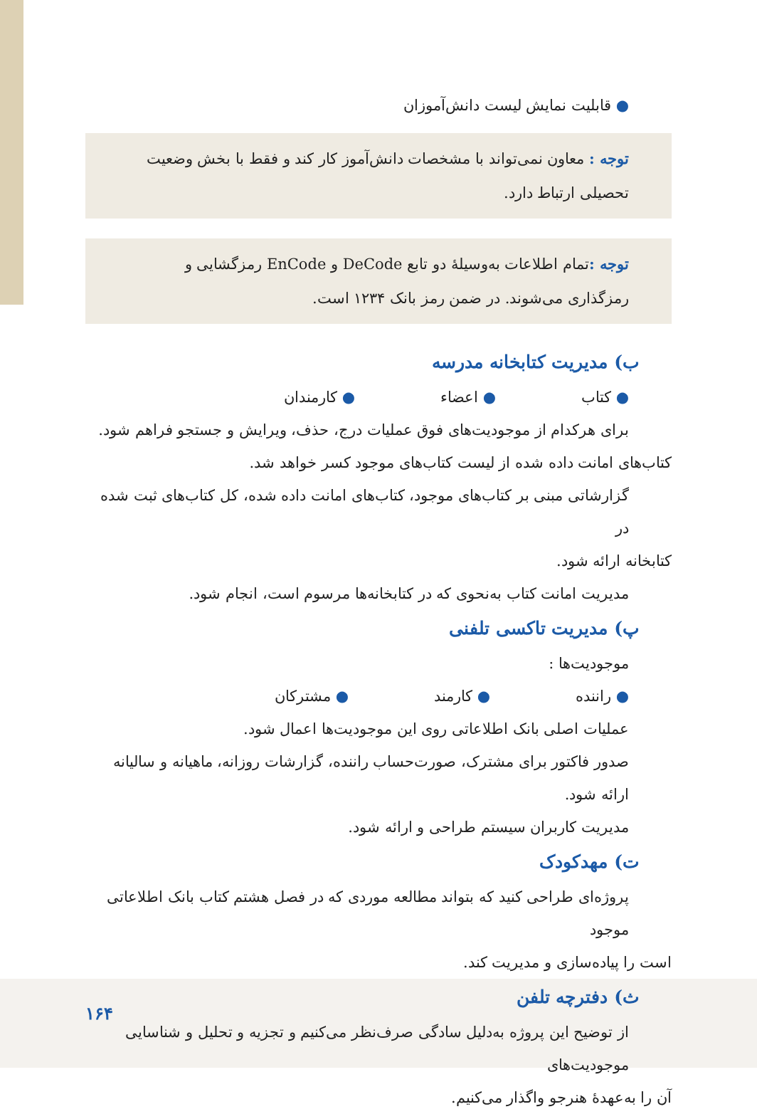● قابلیت نمایش لیست دانش‌آموزان
توجه : معاون نمی‌تواند با مشخصات دانش‌آموز کار کند و فقط با بخش وضعیت تحصیلی ارتباط دارد.
توجه : تمام اطلاعات به‌وسیلهٔ دو تابع DeCode و EnCode رمزگشایی و رمزگذاری می‌شوند. در ضمن رمز بانک ۱۲۳۴ است.
ب) مدیریت کتابخانه مدرسه
● کتاب ● اعضاء ● کارمندان
برای هرکدام از موجودیت‌های فوق عملیات درج، حذف، ویرایش و جستجو فراهم شود.
کتاب‌های امانت داده شده از لیست کتاب‌های موجود کسر خواهد شد.
گزارشاتی مبنی بر کتاب‌های موجود، کتاب‌های امانت داده شده، کل کتاب‌های ثبت شده در
کتابخانه ارائه شود.
مدیریت امانت کتاب به‌نحوی که در کتابخانه‌ها مرسوم است، انجام شود.
پ) مدیریت تاکسی تلفنی
موجودیت‌ها :
● راننده ● کارمند ● مشترکان
عملیات اصلی بانک اطلاعاتی روی این موجودیت‌ها اعمال شود.
صدور فاکتور برای مشترک، صورت‌حساب راننده، گزارشات روزانه، ماهیانه و سالیانه ارائه شود.
مدیریت کاربران سیستم طراحی و ارائه شود.
ت) مهدکودک
پروژه‌ای طراحی کنید که بتواند مطالعه موردی که در فصل هشتم کتاب بانک اطلاعاتی موجود
است را پیاده‌سازی و مدیریت کند.
ث) دفترچه تلفن
از توضیح این پروژه به‌دلیل سادگی صرف‌نظر می‌کنیم و تجزیه و تحلیل و شناسایی موجودیت‌های
آن را به‌عهدهٔ هنرجو واگذار می‌کنیم.
۱۶۴